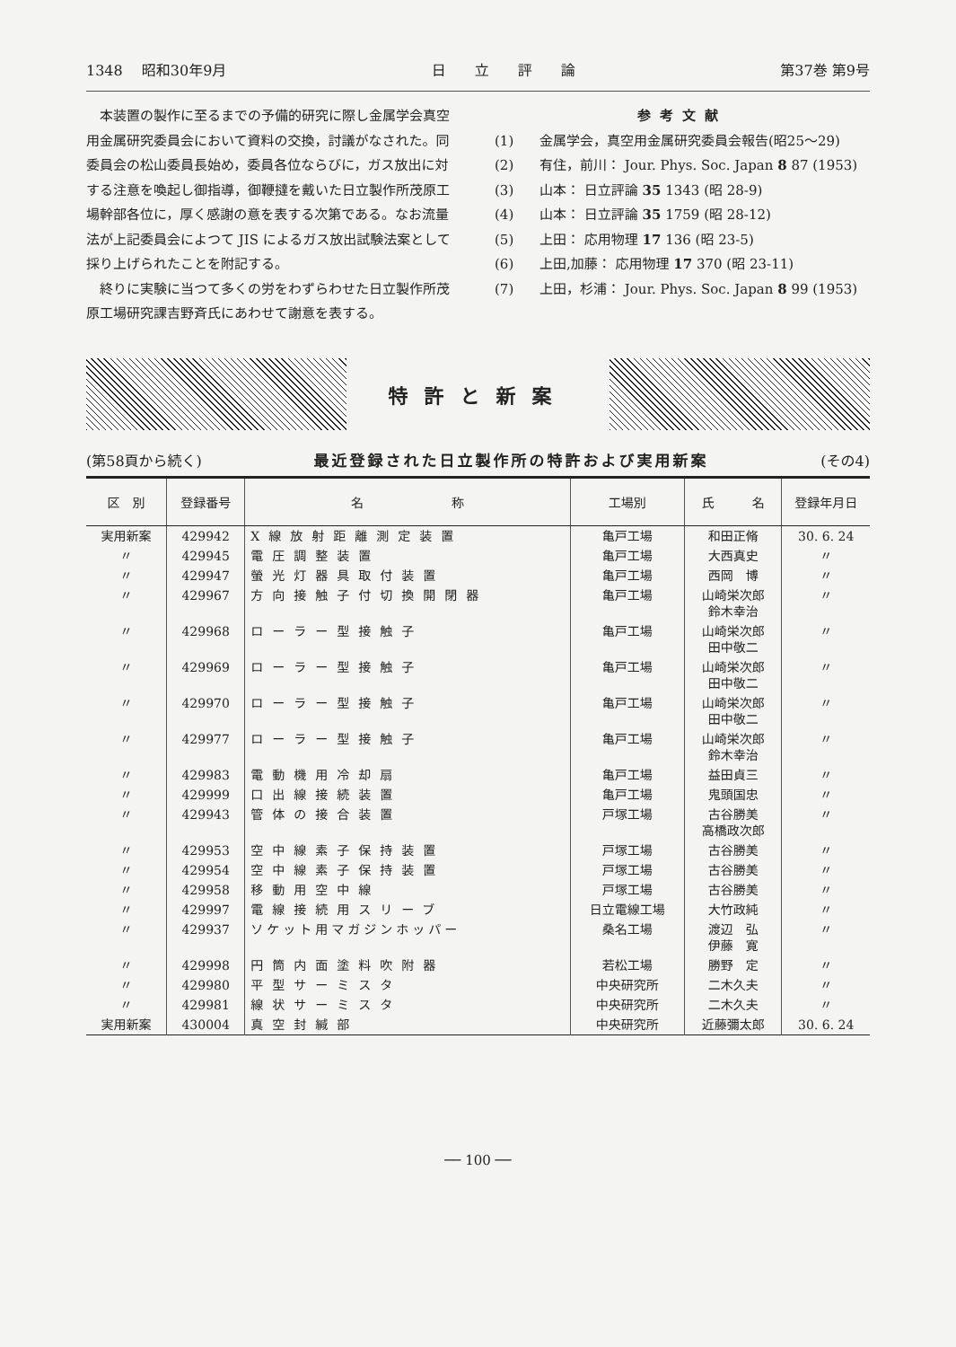1348　 昭和30年9月 日　　立　　評　　論 第37巻 第9号
　本装置の製作に至るまでの予備的研究に際し金属学会真空用金属研究委員会において資料の交換，討議がなされた。同委員会の松山委員長始め，委員各位ならびに，ガス放出に対する注意を喚起し御指導，御鞭撻を戴いた日立製作所茂原工場幹部各位に，厚く感謝の意を表する次第である。なお流量法が上記委員会によつて JIS によるガス放出試験法案として採り上げられたことを附記する。
　終りに実験に当つて多くの労をわずらわせた日立製作所茂原工場研究課吉野斉氏にあわせて謝意を表する。
参考文献
(1) 金属学会，真空用金属研究委員会報告(昭25～29)
(2) 有住，前川： Jour. Phys. Soc. Japan 8 87 (1953)
(3) 山本： 日立評論 35 1343 (昭 28-9)
(4) 山本： 日立評論 35 1759 (昭 28-12)
(5) 上田： 応用物理 17 136 (昭 23-5)
(6) 上田,加藤： 応用物理 17 370 (昭 23-11)
(7) 上田，杉浦： Jour. Phys. Soc. Japan 8 99 (1953)
特許と新案
(第58頁から続く) 最近登録された日立製作所の特許および実用新案 (その4)
| 区 別 | 登録番号 | 名 称 | 工場別 | 氏 名 | 登録年月日 |
| --- | --- | --- | --- | --- | --- |
| 実用新案 | 429942 | X線放射距離測定装置 | 亀戸工場 | 和田正脩 | 30. 6. 24 |
| 〃 | 429945 | 電圧調整装置 | 亀戸工場 | 大西真史 | 〃 |
| 〃 | 429947 | 螢光灯器具取付装置 | 亀戸工場 | 西岡 博 | 〃 |
| 〃 | 429967 | 方向接触子付切換開閉器 | 亀戸工場 | 山崎栄次郎 鈴木幸治 | 〃 |
| 〃 | 429968 | ローラー型接触子 | 亀戸工場 | 山崎栄次郎 田中敬二 | 〃 |
| 〃 | 429969 | ローラー型接触子 | 亀戸工場 | 山崎栄次郎 田中敬二 | 〃 |
| 〃 | 429970 | ローラー型接触子 | 亀戸工場 | 山崎栄次郎 田中敬二 | 〃 |
| 〃 | 429977 | ローラー型接触子 | 亀戸工場 | 山崎栄次郎 鈴木幸治 | 〃 |
| 〃 | 429983 | 電動機用冷却扇 | 亀戸工場 | 益田貞三 | 〃 |
| 〃 | 429999 | 口出線接続装置 | 亀戸工場 | 鬼頭国忠 | 〃 |
| 〃 | 429943 | 管体の接合装置 | 戸塚工場 | 古谷勝美 高橋政次郎 | 〃 |
| 〃 | 429953 | 空中線素子保持装置 | 戸塚工場 | 古谷勝美 | 〃 |
| 〃 | 429954 | 空中線素子保持装置 | 戸塚工場 | 古谷勝美 | 〃 |
| 〃 | 429958 | 移動用空中線 | 戸塚工場 | 古谷勝美 | 〃 |
| 〃 | 429997 | 電線接続用スリーブ | 日立電線工場 | 大竹政純 | 〃 |
| 〃 | 429937 | ソケット用マガジンホッパー | 桑名工場 | 渡辺 弘 伊藤 寛 | 〃 |
| 〃 | 429998 | 円筒内面塗料吹附器 | 若松工場 | 勝野 定 | 〃 |
| 〃 | 429980 | 平型サーミスタ | 中央研究所 | 二木久夫 | 〃 |
| 〃 | 429981 | 線状サーミスタ | 中央研究所 | 二木久夫 | 〃 |
| 実用新案 | 430004 | 真空封緘部 | 中央研究所 | 近藤彌太郎 | 30. 6. 24 |
── 100 ──